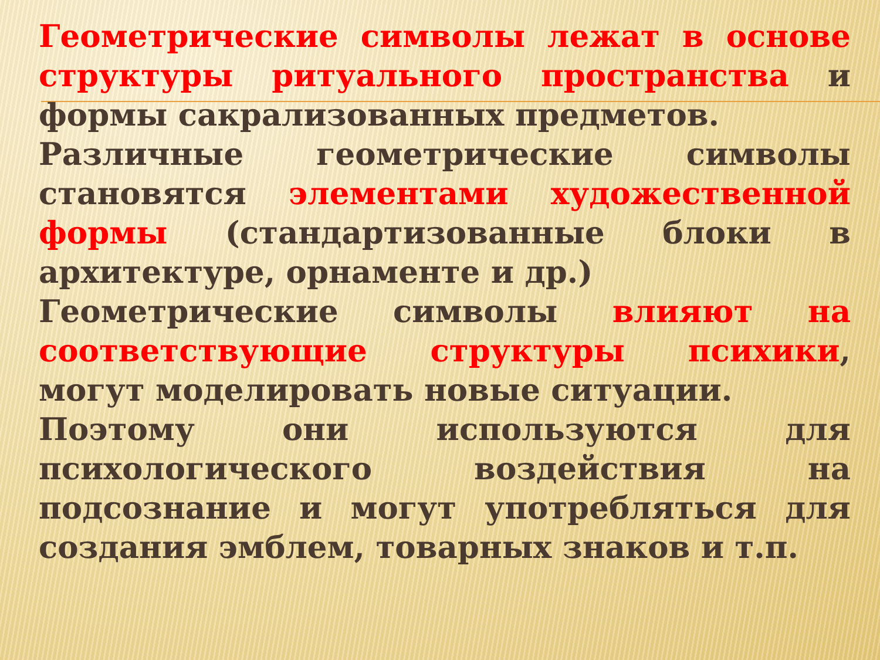Геометрические символы лежат в основе структуры ритуального пространства и формы сакрализованных предметов.
Различные геометрические символы становятся элементами художественной формы (стандартизованные блоки в архитектуре, орнаменте и др.)
Геометрические символы влияют на соответствующие структуры психики, могут моделировать новые ситуации.
Поэтому они используются для психологического воздействия на подсознание и могут употребляться для создания эмблем, товарных знаков и т.п.